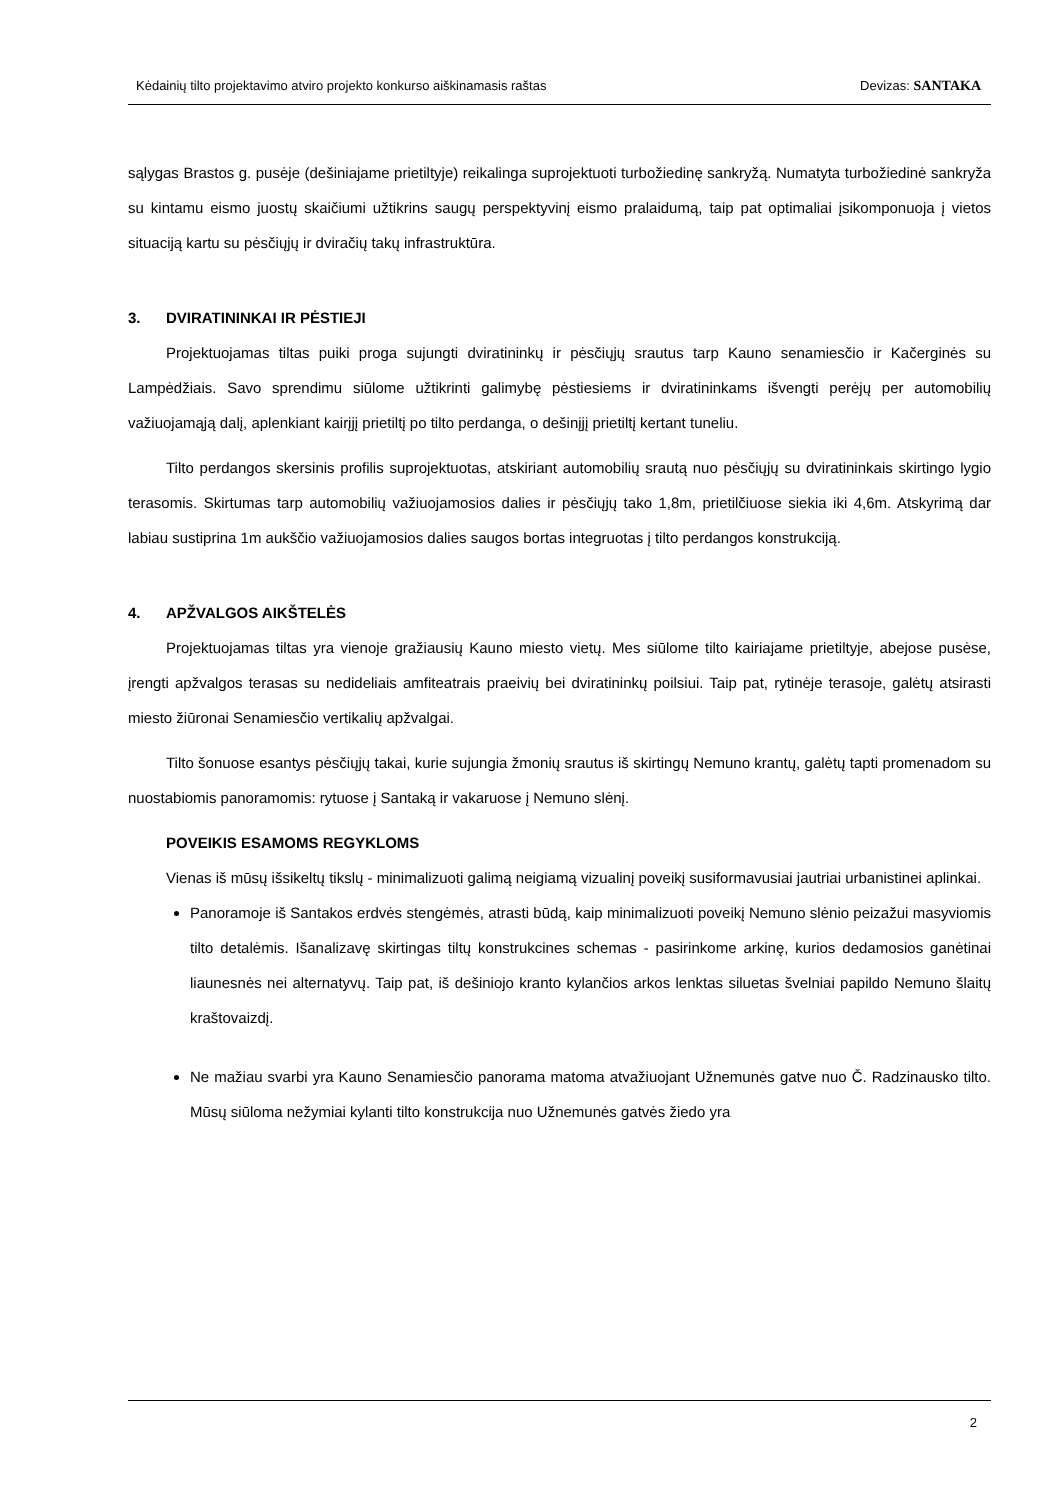Kėdainių tilto projektavimo atviro projekto konkurso aiškinamasis raštas Devizas: SANTAKA
sąlygas Brastos g. pusėje (dešiniajame prietiltyje) reikalinga suprojektuoti turbožiedinę sankryžą. Numatyta turbožiedinė sankryža su kintamu eismo juostų skaičiumi užtikrins saugų perspektyvinį eismo pralaidumą, taip pat optimaliai įsikomponuoja į vietos situaciją kartu su pėsčiųjų ir dviračių takų infrastruktūra.
3. DVIRATININKAI IR PĖSTIEJI
Projektuojamas tiltas puiki proga sujungti dviratininkų ir pėsčiųjų srautus tarp Kauno senamiesčio ir Kačerginės su Lampėdžiais. Savo sprendimu siūlome užtikrinti galimybę pėstiesiems ir dviratininkams išvengti perėjų per automobilių važiuojamąją dalį, aplenkiant kairįjį prietiltį po tilto perdanga, o dešinįjį prietiltį kertant tuneliu.
Tilto perdangos skersinis profilis suprojektuotas, atskiriant automobilių srautą nuo pėsčiųjų su dviratininkais skirtingo lygio terasomis. Skirtumas tarp automobilių važiuojamosios dalies ir pėsčiųjų tako 1,8m, prietilčiuose siekia iki 4,6m. Atskyrimą dar labiau sustiprina 1m aukščio važiuojamosios dalies saugos bortas integruotas į tilto perdangos konstrukciją.
4. APŽVALGOS AIKŠTELĖS
Projektuojamas tiltas yra vienoje gražiausių Kauno miesto vietų. Mes siūlome tilto kairiajame prietiltyje, abejose pusėse, įrengti apžvalgos terasas su nedideliais amfiteatrais praeivių bei dviratininkų poilsiui. Taip pat, rytinėje terasoje, galėtų atsirasti miesto žiūronai Senamiesčio vertikalių apžvalgai.
Tilto šonuose esantys pėsčiųjų takai, kurie sujungia žmonių srautus iš skirtingų Nemuno krantų, galėtų tapti promenadom su nuostabiomis panoramomis: rytuose į Santaką ir vakaruose į Nemuno slėnį.
POVEIKIS ESAMOMS REGYKLOMS
Vienas iš mūsų išsikeltų tikslų - minimalizuoti galimą neigiamą vizualinį poveikį susiformavusiai jautriai urbanistinei aplinkai.
Panoramoje iš Santakos erdvės stengėmės, atrasti būdą, kaip minimalizuoti poveikį Nemuno slėnio peizažui masyviomis tilto detalėmis. Išanalizavę skirtingas tiltų konstrukcines schemas - pasirinkome arkinę, kurios dedamosios ganėtinai liaunesnės nei alternatyvų. Taip pat, iš dešiniojo kranto kylančios arkos lenktas siluetas švelniai papildo Nemuno šlaitų kraštovaizdį.
Ne mažiau svarbi yra Kauno Senamiesčio panorama matoma atvažiuojant Užnemunės gatve nuo Č. Radzinausko tilto. Mūsų siūloma nežymiai kylanti tilto konstrukcija nuo Užnemunės gatvės žiedo yra
2